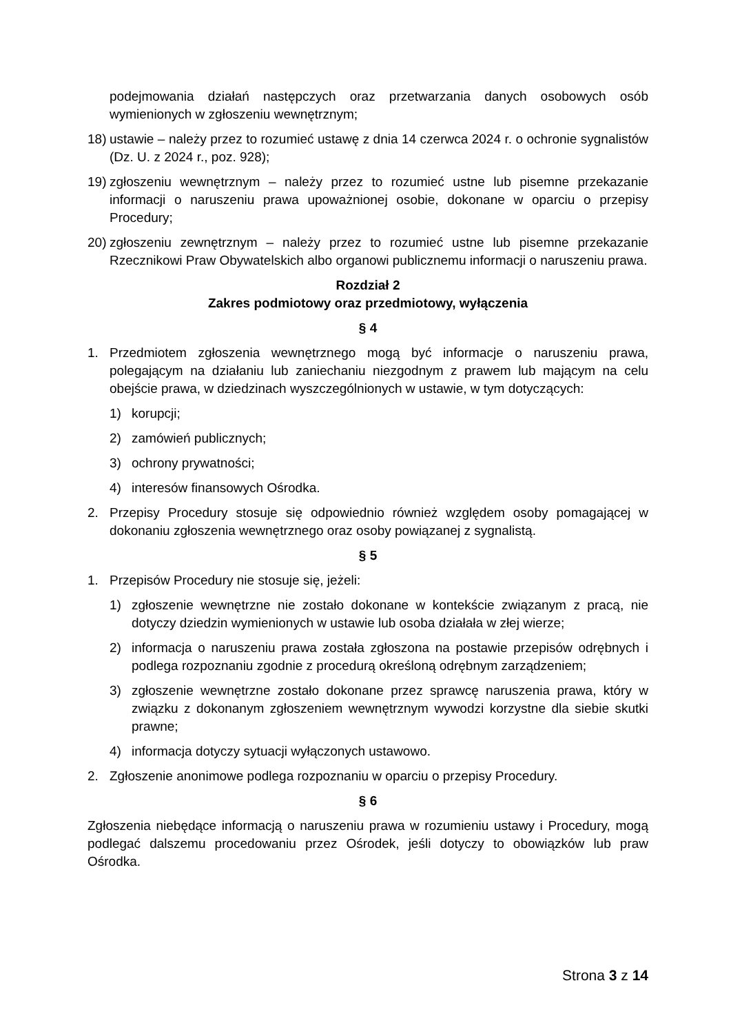podejmowania działań następczych oraz przetwarzania danych osobowych osób wymienionych w zgłoszeniu wewnętrznym;
18) ustawie – należy przez to rozumieć ustawę z dnia 14 czerwca 2024 r. o ochronie sygnalistów (Dz. U. z 2024 r., poz. 928);
19) zgłoszeniu wewnętrznym – należy przez to rozumieć ustne lub pisemne przekazanie informacji o naruszeniu prawa upoważnionej osobie, dokonane w oparciu o przepisy Procedury;
20) zgłoszeniu zewnętrznym – należy przez to rozumieć ustne lub pisemne przekazanie Rzecznikowi Praw Obywatelskich albo organowi publicznemu informacji o naruszeniu prawa.
Rozdział 2
Zakres podmiotowy oraz przedmiotowy, wyłączenia
§ 4
1. Przedmiotem zgłoszenia wewnętrznego mogą być informacje o naruszeniu prawa, polegającym na działaniu lub zaniechaniu niezgodnym z prawem lub mającym na celu obejście prawa, w dziedzinach wyszczególnionych w ustawie, w tym dotyczących:
1) korupcji;
2) zamówień publicznych;
3) ochrony prywatności;
4) interesów finansowych Ośrodka.
2. Przepisy Procedury stosuje się odpowiednio również względem osoby pomagającej w dokonaniu zgłoszenia wewnętrznego oraz osoby powiązanej z sygnalistą.
§ 5
1. Przepisów Procedury nie stosuje się, jeżeli:
1) zgłoszenie wewnętrzne nie zostało dokonane w kontekście związanym z pracą, nie dotyczy dziedzin wymienionych w ustawie lub osoba działała w złej wierze;
2) informacja o naruszeniu prawa została zgłoszona na postawie przepisów odrębnych i podlega rozpoznaniu zgodnie z procedurą określoną odrębnym zarządzeniem;
3) zgłoszenie wewnętrzne zostało dokonane przez sprawcę naruszenia prawa, który w związku z dokonanym zgłoszeniem wewnętrznym wywodzi korzystne dla siebie skutki prawne;
4) informacja dotyczy sytuacji wyłączonych ustawowo.
2. Zgłoszenie anonimowe podlega rozpoznaniu w oparciu o przepisy Procedury.
§ 6
Zgłoszenia niebędące informacją o naruszeniu prawa w rozumieniu ustawy i Procedury, mogą podlegać dalszemu procedowaniu przez Ośrodek, jeśli dotyczy to obowiązków lub praw Ośrodka.
Strona 3 z 14